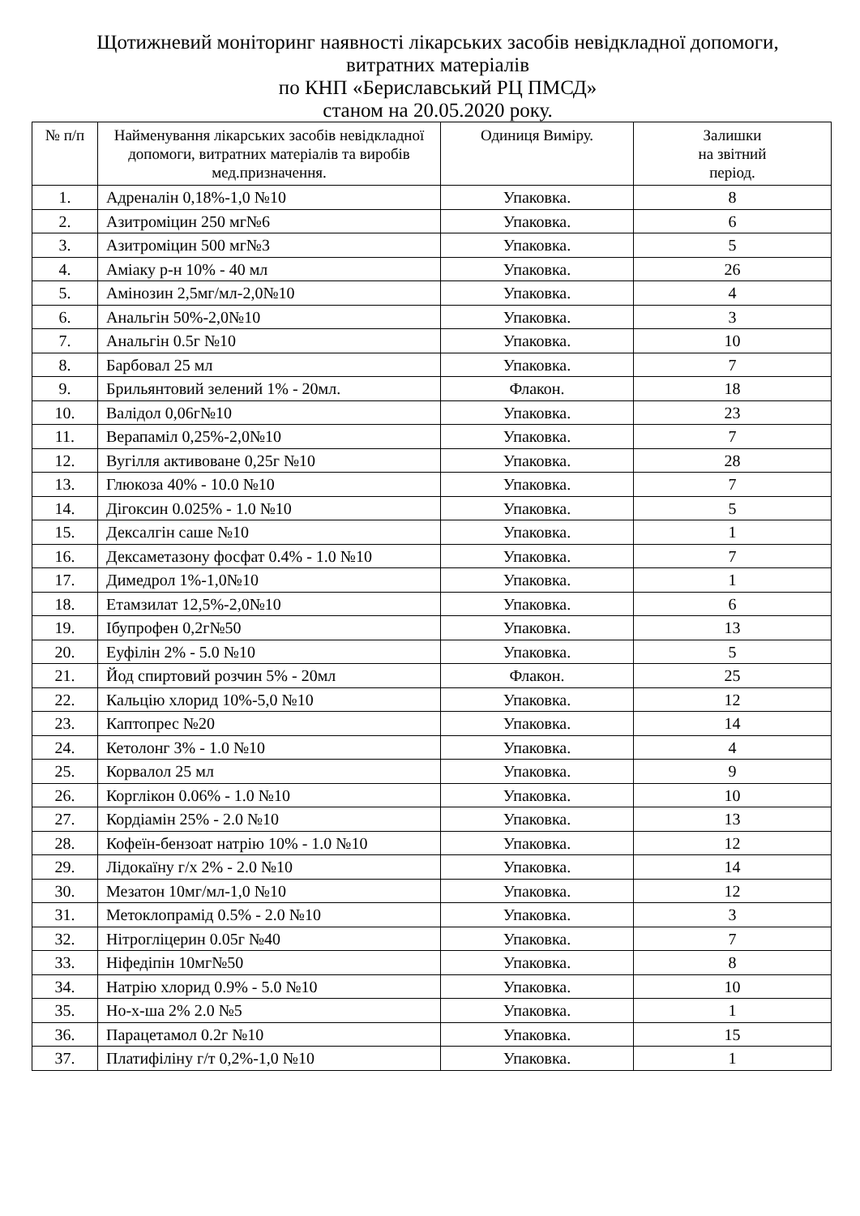Щотижневий моніторинг наявності лікарських засобів невідкладної допомоги,
витратних матеріалів
по КНП «Бериславський РЦ ПМСД»
станом на 20.05.2020 року.
| № п/п | Найменування лікарських засобів невідкладної допомоги, витратних матеріалів та виробів мед.призначення. | Одиниця Виміру. | Залишки на звітний період. |
| --- | --- | --- | --- |
| 1. | Адреналін 0,18%-1,0 №10 | Упаковка. | 8 |
| 2. | Азитроміцин 250 мг№6 | Упаковка. | 6 |
| 3. | Азитроміцин 500 мг№3 | Упаковка. | 5 |
| 4. | Аміаку р-н 10% - 40 мл | Упаковка. | 26 |
| 5. | Амінозин 2,5мг/мл-2,0№10 | Упаковка. | 4 |
| 6. | Анальгін 50%-2,0№10 | Упаковка. | 3 |
| 7. | Анальгін 0.5г №10 | Упаковка. | 10 |
| 8. | Барбовал 25 мл | Упаковка. | 7 |
| 9. | Брильянтовий зелений 1% - 20мл. | Флакон. | 18 |
| 10. | Валідол 0,06г№10 | Упаковка. | 23 |
| 11. | Верапаміл 0,25%-2,0№10 | Упаковка. | 7 |
| 12. | Вугілля активоване 0,25г №10 | Упаковка. | 28 |
| 13. | Глюкоза 40% - 10.0 №10 | Упаковка. | 7 |
| 14. | Дігоксин 0.025% - 1.0 №10 | Упаковка. | 5 |
| 15. | Дексалгін саше №10 | Упаковка. | 1 |
| 16. | Дексаметазону фосфат 0.4% - 1.0 №10 | Упаковка. | 7 |
| 17. | Димедрол 1%-1,0№10 | Упаковка. | 1 |
| 18. | Етамзилат 12,5%-2,0№10 | Упаковка. | 6 |
| 19. | Ібупрофен 0,2г№50 | Упаковка. | 13 |
| 20. | Еуфілін 2% - 5.0 №10 | Упаковка. | 5 |
| 21. | Йод спиртовий розчин 5% - 20мл | Флакон. | 25 |
| 22. | Кальцію хлорид 10%-5,0 №10 | Упаковка. | 12 |
| 23. | Каптопрес №20 | Упаковка. | 14 |
| 24. | Кетолонг 3% - 1.0 №10 | Упаковка. | 4 |
| 25. | Корвалол 25 мл | Упаковка. | 9 |
| 26. | Корглікон 0.06% - 1.0 №10 | Упаковка. | 10 |
| 27. | Кордіамін 25% - 2.0 №10 | Упаковка. | 13 |
| 28. | Кофеїн-бензоат натрію 10% - 1.0 №10 | Упаковка. | 12 |
| 29. | Лідокаїну г/х 2% - 2.0 №10 | Упаковка. | 14 |
| 30. | Мезатон 10мг/мл-1,0 №10 | Упаковка. | 12 |
| 31. | Метоклопрамід 0.5% - 2.0 №10 | Упаковка. | 3 |
| 32. | Нітрогліцерин 0.05г №40 | Упаковка. | 7 |
| 33. | Ніфедіпін 10мг№50 | Упаковка. | 8 |
| 34. | Натрію хлорид 0.9% - 5.0 №10 | Упаковка. | 10 |
| 35. | Но-х-ша 2% 2.0 №5 | Упаковка. | 1 |
| 36. | Парацетамол 0.2г №10 | Упаковка. | 15 |
| 37. | Платифіліну г/т 0,2%-1,0 №10 | Упаковка. | 1 |